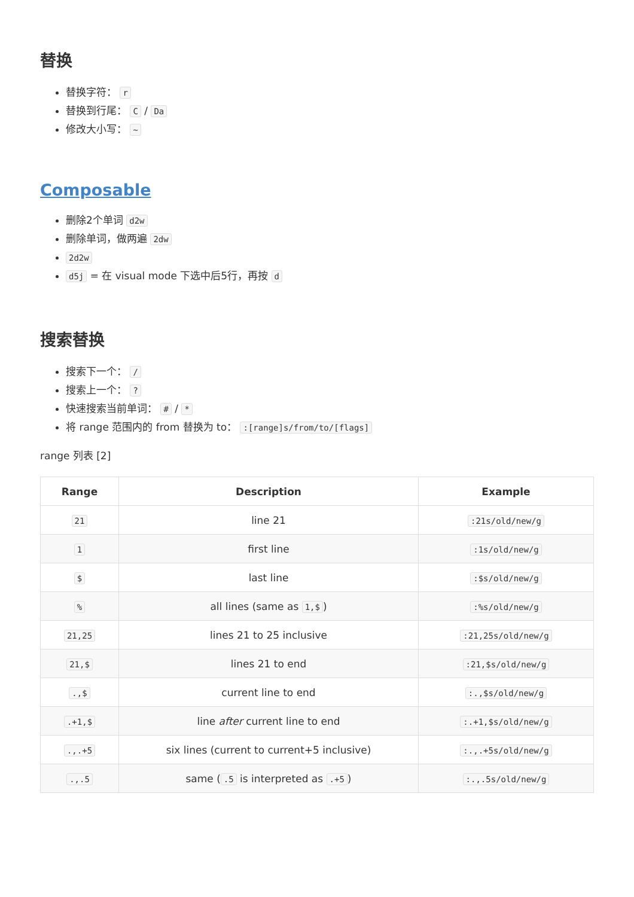替换
替换字符： r
替换到行尾： C / Da
修改大小写： ~
Composable
删除2个单词 d2w
删除单词，做两遍 2dw
2d2w
d5j = 在 visual mode 下选中后5行，再按 d
搜索替换
搜索下一个： /
搜索上一个： ?
快速搜索当前单词： # / *
将 range 范围内的 from 替换为 to： :[range]s/from/to/[flags]
range 列表 [2]
| Range | Description | Example |
| --- | --- | --- |
| 21 | line 21 | :21s/old/new/g |
| 1 | first line | :1s/old/new/g |
| $ | last line | :$s/old/new/g |
| % | all lines (same as 1,$ ) | :%s/old/new/g |
| 21,25 | lines 21 to 25 inclusive | :21,25s/old/new/g |
| 21,$ | lines 21 to end | :21,$s/old/new/g |
| .,$ | current line to end | :.,$s/old/new/g |
| .+1,$ | line after current line to end | :.+1,$s/old/new/g |
| .,.+5 | six lines (current to current+5 inclusive) | :.,.+5s/old/new/g |
| .,.5 | same ( .5 is interpreted as .+5 ) | :.,.5s/old/new/g |